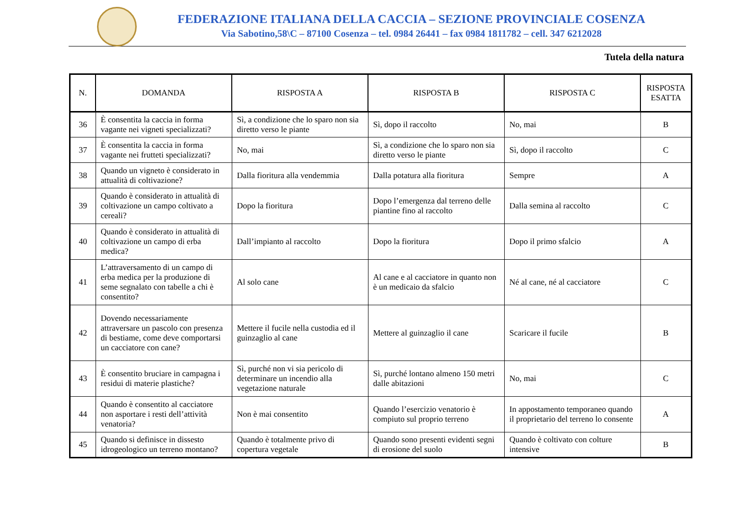FEDERAZIONE ITALIANA DELLA CACCIA – SEZIONE PROVINCIALE COSENZA
Via Sabotino,58\C – 87100 Cosenza – tel. 0984 26441 – fax 0984 1811782 – cell. 347 6212028
Tutela della natura
| N. | DOMANDA | RISPOSTA A | RISPOSTA B | RISPOSTA C | RISPOSTA ESATTA |
| --- | --- | --- | --- | --- | --- |
| 36 | È consentita la caccia in forma vagante nei vigneti specializzati? | Sì, a condizione che lo sparo non sia diretto verso le piante | Sì, dopo il raccolto | No, mai | B |
| 37 | È consentita la caccia in forma vagante nei frutteti specializzati? | No, mai | Sì, a condizione che lo sparo non sia diretto verso le piante | Sì, dopo il raccolto | C |
| 38 | Quando un vigneto è considerato in attualità di coltivazione? | Dalla fioritura alla vendemmia | Dalla potatura alla fioritura | Sempre | A |
| 39 | Quando è considerato in attualità di coltivazione un campo coltivato a cereali? | Dopo la fioritura | Dopo l’emergenza dal terreno delle piantine fino al raccolto | Dalla semina al raccolto | C |
| 40 | Quando è considerato in attualità di coltivazione un campo di erba medica? | Dall’impianto al raccolto | Dopo la fioritura | Dopo il primo sfalcio | A |
| 41 | L’attraversamento di un campo di erba medica per la produzione di seme segnalato con tabelle a chi è consentito? | Al solo cane | Al cane e al cacciatore in quanto non è un medicaio da sfalcio | Né al cane, né al cacciatore | C |
| 42 | Dovendo necessariamente attraversare un pascolo con presenza di bestiame, come deve comportarsi un cacciatore con cane? | Mettere il fucile nella custodia ed il guinzaglio al cane | Mettere al guinzaglio il cane | Scaricare il fucile | B |
| 43 | È consentito bruciare in campagna i residui di materie plastiche? | Sì, purché non vi sia pericolo di determinare un incendio alla vegetazione naturale | Sì, purché lontano almeno 150 metri dalle abitazioni | No, mai | C |
| 44 | Quando è consentito al cacciatore non asportare i resti dell’attività venatoria? | Non è mai consentito | Quando l’esercizio venatorio è compiuto sul proprio terreno | In appostamento temporaneo quando il proprietario del terreno lo consente | A |
| 45 | Quando si definisce in dissesto idrogeologico un terreno montano? | Quando è totalmente privo di copertura vegetale | Quando sono presenti evidenti segni di erosione del suolo | Quando è coltivato con colture intensive | B |